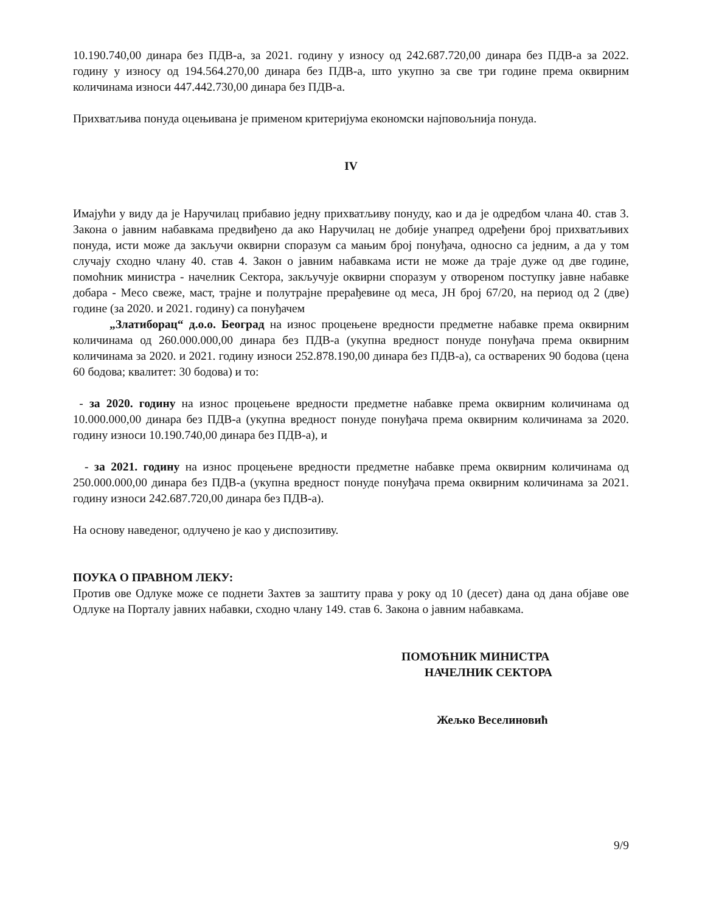10.190.740,00 динара без ПДВ-а, за 2021. годину у износу од 242.687.720,00 динара без ПДВ-а за 2022. годину у износу од 194.564.270,00 динара без ПДВ-а, што укупно за све три године према оквирним количинама износи 447.442.730,00 динара без ПДВ-а.
Прихватљива понуда оцењивана је применом критеријума економски најповољнија понуда.
IV
Имајући у виду да је Наручилац прибавио једну прихватљиву понуду, као и да је одредбом члана 40. став 3. Закона о јавним набавкама предвиђено да ако Наручилац не добије унапред одређени број прихватљивих понуда, исти може да закључи оквирни споразум са мањим број понуђача, односно са једним, а да у том случају сходно члану 40. став 4. Закон о јавним набавкама исти не може да траје дуже од две године, помоћник министра - начелник Сектора, закључује оквирни споразум у отвореном поступку јавне набавке добара - Месо свеже, маст, трајне и полутрајне прерађевине од меса, ЈН број 67/20, на период од 2 (две) године (за 2020. и 2021. годину) са понуђачем
„Златиборац“ д.о.о. Београд на износ процењене вредности предметне набавке према оквирним количинама од 260.000.000,00 динара без ПДВ-а (укупна вредност понуде понуђача према оквирним количинама за 2020. и 2021. годину износи 252.878.190,00 динара без ПДВ-а), са остварених 90 бодова (цена 60 бодова; квалитет: 30 бодова) и то:
- за 2020. годину на износ процењене вредности предметне набавке према оквирним количинама од 10.000.000,00 динара без ПДВ-а (укупна вредност понуде понуђача према оквирним количинама за 2020. годину износи 10.190.740,00 динара без ПДВ-а), и
- за 2021. годину на износ процењене вредности предметне набавке према оквирним количинама од 250.000.000,00 динара без ПДВ-а (укупна вредност понуде понуђача према оквирним количинама за 2021. годину износи 242.687.720,00 динара без ПДВ-а).
На основу наведеног, одлучено је као у диспозитиву.
ПОУКА О ПРАВНОМ ЛЕКУ:
Против ове Одлуке може се поднети Захтев за заштиту права у року од 10 (десет) дана од дана објаве ове Одлуке на Порталу јавних набавки, сходно члану 149. став 6. Закона о јавним набавкама.
ПОМОЋНИК МИНИСТРА
НАЧЕЛНИК СЕКТОРА
Жељко Веселиновић
9/9